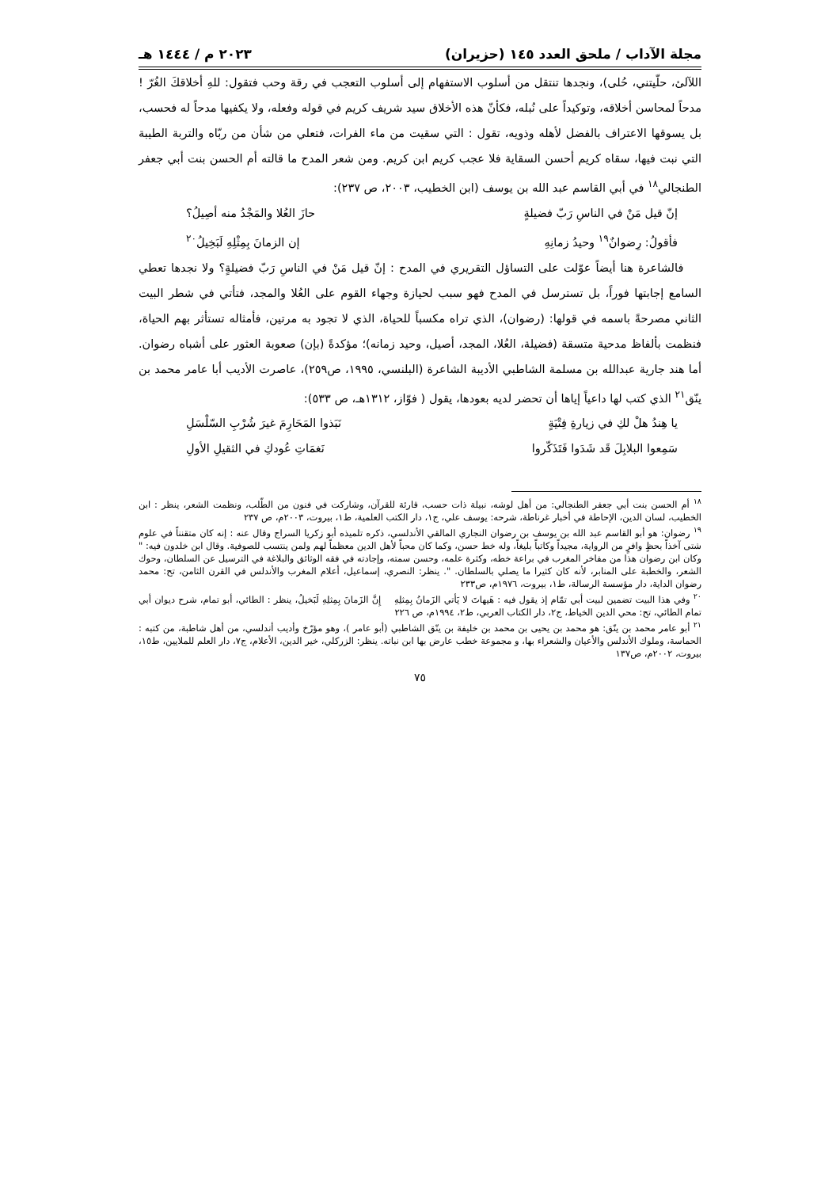مجلة الآداب / ملحق العدد ١٤٥ (حزيران) ٢٠٢٣ م / ١٤٤٤ هـ
اللآلئ، حلّيتني، حُلى)، ونجدها تنتقل من أسلوب الاستفهام إلى أسلوب التعجب في رقة وحب فتقول: للهِ أخلاقكَ الغُرّ ! مدحاً لمحاسن أخلاقه، وتوكيداً على نُبله، فكأنّ هذه الأخلاق سيد شريف كريم في قوله وفعله، ولا يكفيها مدحاً له فحسب، بل يسوقها الاعتراف بالفضل لأهله وذويه، تقول : التي سقيت من ماء الفرات، فتعلي من شأن من ربّاه والتربة الطيبة التي نبت فيها، سقاه كريم أحسن السقاية فلا عجب كريم ابن كريم. ومن شعر المدح ما قالته أم الحسن بنت أبي جعفر الطنجالي<sup>١٨</sup> في أبي القاسم عبد الله بن يوسف (ابن الخطيب، ٢٠٠٣، ص ٢٣٧):
إنّ قيل مَنْ في الناسِ رَبّ فضيلةٍ حازَ العُلا والمَجْدُ منه أصِيلُ؟
فأقولُ: رِضوانٌ<sup>١٩</sup> وحيدُ زمانِهِ إن الزمانَ بِمِثْلِهِ لَبَخِيلُ<sup>٢٠</sup>
فالشاعرة هنا أيضاً عوّلت على التساؤل التقريري في المدح : إنّ قيل مَنْ في الناسِ رَبّ فضيلةٍ؟ ولا نجدها تعطي السامع إجابتها فوراً، بل تسترسل في المدح فهو سبب لحيازة وجهاء القوم على العُلا والمجد، فتأتي في شطر البيت الثاني مصرحةً باسمه في قولها: (رضوان)، الذي تراه مكسباً للحياة، الذي لا تجود به مرتين، فأمثاله تستأثر بهم الحياة، فنظمت بألفاظ مدحية متسقة (فضيلة، العُلا، المجد، أصيل، وحيد زمانه)؛ مؤكدةً (بإن) صعوبة العثور على أشباه رضوان. أما هند جارية عبدالله بن مسلمة الشاطبي الأديبة الشاعرة (البلنسي، ١٩٩٥، ص٢٥٩)، عاصرت الأديب أبا عامر محمد بن ينّق<sup>٢١</sup> الذي كتب لها داعياً إياها أن تحضر لديه بعودها، يقول ( فوّاز، ١٣١٢هـ، ص ٥٣٣):
يا هِندُ هلْ لكِ في زيارةِ فِتْيَةٍ نَبَذوا المَحَارِمَ غيرَ شُرْبِ السّلْسَلِ
سَمِعوا البلابِلَ قَد شَدَوا فَتَذَكّروا نَغمَاتِ عُودكِ في الثقيلِ الأولِ
<sup>١٨</sup> أم الحسن بنت أبي جعفر الطنجالي: من أهل لوشه، نبيلة ذات حسب، قارئة للقرآن، وشاركت في فنون من الطّلب، ونظمت الشعر، ينظر : ابن الخطيب، لسان الدين، الإحاطة في أخبار غرناطة، شرحه: يوسف علي، ج١، دار الكتب العلمية، ط١، بيروت، ٢٠٠٣م، ص ٢٣٧
<sup>١٩</sup> رضوان: هو أبو القاسم عبد الله بن يوسف بن رضوان النجاري المالقي الأندلسي، ذكره تلميذه أبو زكريا السراج وقال عنه : إنه كان متقنناً في علوم شتى آخذاً بحظٍ وافرٍ من الرواية، مجيداً وكاتباً بليغاً، وله خط حسن، وكما كان محباً لأهل الدين معظماً لهم ولمن ينتسب للصوفية. وقال ابن خلدون فيه: " وكان ابن رضوان هذا من مفاخر المغرب في براعة خطه، وكثرة علمه، وحسن سمته، وإجادته في فقه الوثائق والبلاغة في الترسيل عن السلطان، وحوك الشعر، والخطبة على المنابر، لأنه كان كثيرا ما يصلي بالسلطان. ". ينظر: النصري، إسماعيل، أعلام المغرب والأندلس في القرن الثامن، تح: محمد رضوان الداية، دار مؤسسة الرسالة، ط١، بيروت، ١٩٧٦م، ص٢٣٣
<sup>٢٠</sup> وفي هذا البيت تضمين لبيت أبي تمّام إذ يقول فيه : هَيهاتَ لا يَأتي الزَمانُ بِمِثلِهِ إِنَّ الزَمانَ بِمِثلِهِ لَبَخيلُ، ينظر : الطائي، أبو تمام، شرح ديوان أبي تمام الطائي، تح: محي الدين الخياط، ج٢، دار الكتاب العربي، ط٢، ١٩٩٤م، ص ٢٢٦
<sup>٢١</sup> أبو عامر محمد بن ينّق: هو محمد بن يحيى بن محمد بن خليفة بن ينّق الشاطبي (أبو عامر )، وهو مؤرّخ وأديب أندلسي، من أهل شاطبة، من كتبه : الحماسة، وملوك الأندلس والأعيان والشعراء بها، و مجموعة خطب عارض بها ابن نباته. ينظر: الزركلي، خير الدين، الأعلام، ج٧، دار العلم للملايين، ط١٥، بيروت، ٢٠٠٢م، ص١٣٧
٧٥